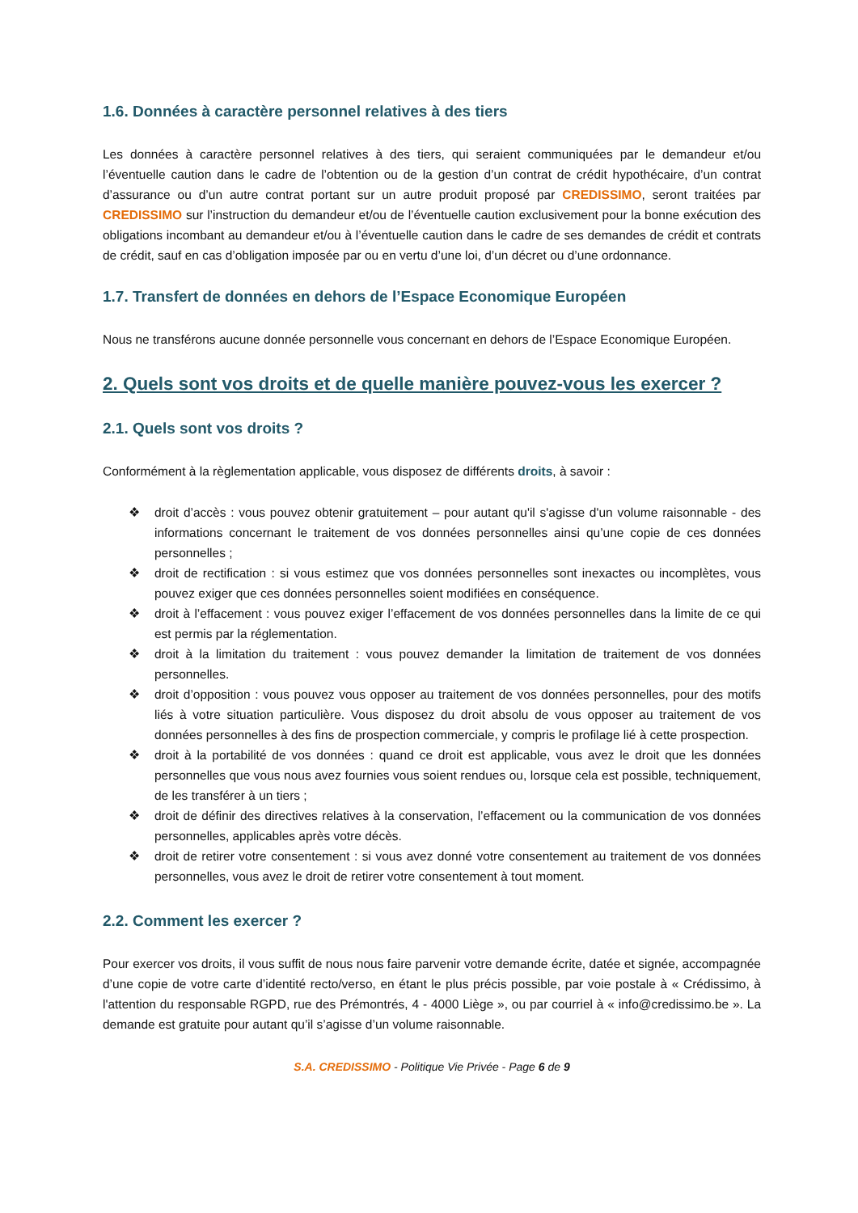1.6. Données à caractère personnel relatives à des tiers
Les données à caractère personnel relatives à des tiers, qui seraient communiquées par le demandeur et/ou l’éventuelle caution dans le cadre de l’obtention ou de la gestion d’un contrat de crédit hypothécaire, d’un contrat d’assurance ou d’un autre contrat portant sur un autre produit proposé par CREDISSIMO, seront traitées par CREDISSIMO sur l’instruction du demandeur et/ou de l’éventuelle caution exclusivement pour la bonne exécution des obligations incombant au demandeur et/ou à l’éventuelle caution dans le cadre de ses demandes de crédit et contrats de crédit, sauf en cas d’obligation imposée par ou en vertu d’une loi, d’un décret ou d’une ordonnance.
1.7. Transfert de données en dehors de l’Espace Economique Européen
Nous ne transférons aucune donnée personnelle vous concernant en dehors de l’Espace Economique Européen.
2. Quels sont vos droits et de quelle manière pouvez-vous les exercer ?
2.1. Quels sont vos droits ?
Conformément à la règlementation applicable, vous disposez de différents droits, à savoir :
❖ droit d’accès : vous pouvez obtenir gratuitement – pour autant qu'il s'agisse d'un volume raisonnable - des informations concernant le traitement de vos données personnelles ainsi qu’une copie de ces données personnelles ;
❖ droit de rectification : si vous estimez que vos données personnelles sont inexactes ou incomplètes, vous pouvez exiger que ces données personnelles soient modifiées en conséquence.
❖ droit à l’effacement : vous pouvez exiger l’effacement de vos données personnelles dans la limite de ce qui est permis par la réglementation.
❖ droit à la limitation du traitement : vous pouvez demander la limitation de traitement de vos données personnelles.
❖ droit d’opposition : vous pouvez vous opposer au traitement de vos données personnelles, pour des motifs liés à votre situation particulière. Vous disposez du droit absolu de vous opposer au traitement de vos données personnelles à des fins de prospection commerciale, y compris le profilage lié à cette prospection.
❖ droit à la portabilité de vos données : quand ce droit est applicable, vous avez le droit que les données personnelles que vous nous avez fournies vous soient rendues ou, lorsque cela est possible, techniquement, de les transférer à un tiers ;
❖ droit de définir des directives relatives à la conservation, l’effacement ou la communication de vos données personnelles, applicables après votre décès.
❖ droit de retirer votre consentement : si vous avez donné votre consentement au traitement de vos données personnelles, vous avez le droit de retirer votre consentement à tout moment.
2.2. Comment les exercer ?
Pour exercer vos droits, il vous suffit de nous nous faire parvenir votre demande écrite, datée et signée, accompagnée d’une copie de votre carte d’identité recto/verso, en étant le plus précis possible, par voie postale à « Crédissimo, à l'attention du responsable RGPD, rue des Prémontrés, 4 - 4000 Liège », ou par courriel à « info@credissimo.be ». La demande est gratuite pour autant qu’il s’agisse d’un volume raisonnable.
S.A. CREDISSIMO - Politique Vie Privée - Page 6 de 9